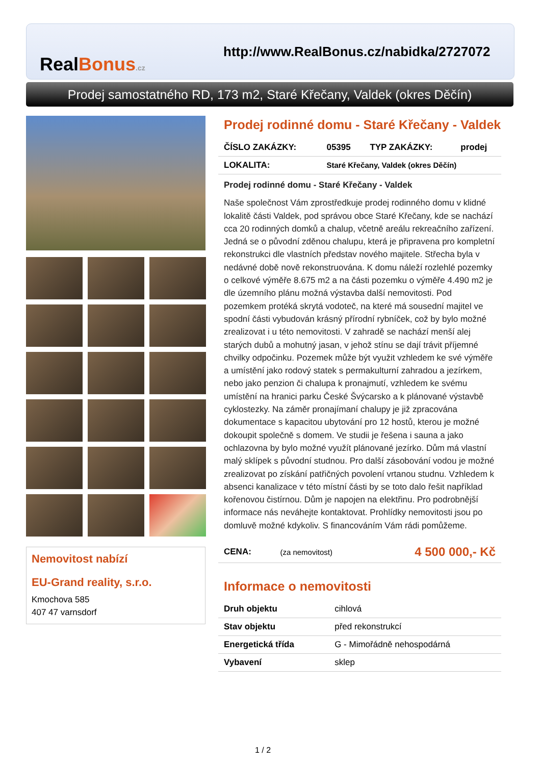RealBonus.cz
http://www.RealBonus.cz/nabidka/2727072
Prodej samostatného RD, 173 m2, Staré Křečany, Valdek (okres Děčín)
Nemovitost nabízí
EU-Grand reality, s.r.o.
Kmochova 585
407 47 varnsdorf
Prodej rodinné domu - Staré Křečany - Valdek
| ČÍSLO ZAKÁZKY: | 05395 | TYP ZAKÁZKY: | prodej |
| LOKALITA: | Staré Křečany, Valdek (okres Děčín) | | |
Prodej rodinné domu - Staré Křečany - Valdek
Naše společnost Vám zprostředkuje prodej rodinného domu v klidné lokalitě části Valdek, pod správou obce Staré Křečany, kde se nachází cca 20 rodinných domků a chalup, včetně areálu rekreačního zařízení. Jedná se o původní zděnou chalupu, která je připravena pro kompletní rekonstrukci dle vlastních představ nového majitele. Střecha byla v nedávné době nově rekonstruována. K domu náleží rozlehlé pozemky o celkové výměře 8.675 m2 a na části pozemku o výměře 4.490 m2 je dle územního plánu možná výstavba další nemovitosti. Pod pozemkem protéká skrytá vodoteč, na které má sousední majitel ve spodní části vybudován krásný přírodní rybníček, což by bylo možné zrealizovat i u této nemovitosti. V zahradě se nachází menší alej starých dubů a mohutný jasan, v jehož stínu se dají trávit příjemné chvilky odpočinku. Pozemek může být využit vzhledem ke své výměře a umístění jako rodový statek s permakulturní zahradou a jezírkem, nebo jako penzion či chalupa k pronajmutí, vzhledem ke svému umístění na hranici parku České Švýcarsko a k plánované výstavbě cyklostezky. Na záměr pronajímaní chalupy je již zpracována dokumentace s kapacitou ubytování pro 12 hostů, kterou je možné dokoupit společně s domem. Ve studii je řešena i sauna a jako ochlazovna by bylo možné využít plánované jezírko. Dům má vlastní malý sklípek s původní studnou. Pro další zásobování vodou je možné zrealizovat po získání patřičných povolení vrtanou studnu. Vzhledem k absenci kanalizace v této místní části by se toto dalo řešit například kořenovou čistírnou. Dům je napojen na elektřinu. Pro podrobnější informace nás neváhejte kontaktovat. Prohlídky nemovitosti jsou po domluvě možné kdykoliv. S financováním Vám rádi pomůžeme.
| CENA: | (za nemovitost) | 4 500 000,- Kč |
Informace o nemovitosti
| Druh objektu | cihlová |
| Stav objektu | před rekonstrukcí |
| Energetická třída | G - Mimořádně nehospodárná |
| Vybavení | sklep |
1 / 2